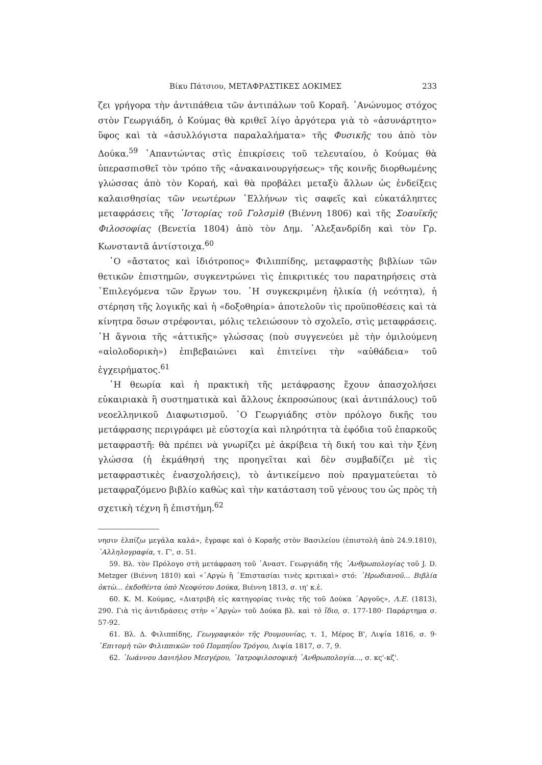Βίκυ Πάτσιου, ΜΕΤΑΦΡΑΣΤΙΚΕΣ ΔΟΚΙΜΕΣ 233
ζει γρήγορα τὴν ἀντιπάθεια τῶν ἀντιπάλων τοῦ Κοραῆ. ᾿Ανώνυμος στόχος στὸν Γεωργιάδη, ὁ Κούμας θὰ κριθεῖ λίγο ἀργότερα γιὰ τὸ «ἀσυνάρτητο» ὕφος καὶ τὰ «ἀσυλλόγιστα παραλαλήματα» τῆς Φυσικῆς του ἀπὸ τὸν Δούκα.<sup>59</sup> ᾿Απαντώντας στὶς ἐπικρίσεις τοῦ τελευταίου, ὁ Κούμας θὰ ὑπερασπισθεῖ τὸν τρόπο τῆς «ἀνακαινουργήσεως» τῆς κοινῆς διορθωμένης γλώσσας ἀπὸ τὸν Κοραή, καὶ θὰ προβάλει μεταξὺ ἄλλων ὡς ἐνδείξεις καλαισθησίας τῶν νεωτέρων ῾Ελλήνων τὶς σαφεῖς καὶ εὐκατάληπτες μεταφράσεις τῆς ῾Ιστορίας τοῦ Γολσμὶθ (Βιέννη 1806) καὶ τῆς Σοαυϊκῆς Φιλοσοφίας (Βενετία 1804) ἀπὸ τὸν Δημ. ᾿Αλεξανδρίδη καὶ τὸν Γρ. Κωνσταντᾶ ἀντίστοιχα.<sup>60</sup>
῾Ο «ἄστατος καὶ ἰδιότροπος» Φιλιππίδης, μεταφραστὴς βιβλίων τῶν θετικῶν ἐπιστημῶν, συγκεντρώνει τὶς ἐπικριτικές του παρατηρήσεις στὰ ᾿Επιλεγόμενα τῶν ἔργων του. ῾Η συγκεκριμένη ἡλικία (ἡ νεότητα), ἡ στέρηση τῆς λογικῆς καὶ ἡ «δοξοθηρία» ἀποτελοῦν τὶς προϋποθέσεις καὶ τὰ κίνητρα ὅσων στρέφονται, μόλις τελειώσουν τὸ σχολεῖο, στὶς μεταφράσεις. ῾Η ἄγνοια τῆς «ἀττικῆς» γλώσσας (ποὺ συγγενεύει μὲ τὴν ὁμιλούμενη «αἰολοδορικὴ») ἐπιβεβαιώνει καὶ ἐπιτείνει τὴν «αὐθάδεια» τοῦ ἐγχειρήματος.<sup>61</sup>
῾Η θεωρία καὶ ἡ πρακτικὴ τῆς μετάφρασης ἔχουν ἀπασχολήσει εὐκαιριακὰ ἢ συστηματικὰ καὶ ἄλλους ἐκπροσώπους (καὶ ἀντιπάλους) τοῦ νεοελληνικοῦ Διαφωτισμοῦ. ῾Ο Γεωργιάδης στὸν πρόλογο δικῆς του μετάφρασης περιγράφει μὲ εὐστοχία καὶ πληρότητα τὰ ἐφόδια τοῦ ἐπαρκοῦς μεταφραστῆ: θὰ πρέπει νὰ γνωρίζει μὲ ἀκρίβεια τὴ δική του καὶ τὴν ξένη γλώσσα (ἡ ἐκμάθησή της προηγεῖται καὶ δὲν συμβαδίζει μὲ τὶς μεταφραστικὲς ἐνασχολήσεις), τὸ ἀντικείμενο ποὺ πραγματεύεται τὸ μεταφραζόμενο βιβλίο καθὼς καὶ τὴν κατάσταση τοῦ γένους του ὡς πρὸς τὴ σχετικὴ τέχνη ἢ ἐπιστήμη.<sup>62</sup>
νησιν ἐλπίζω μεγάλα καλά», ἔγραφε καὶ ὁ Κοραῆς στὸν Βασιλείου (ἐπιστολὴ ἀπὸ 24.9.1810), ᾿Αλληλογραφία, τ. Γ', σ. 51.
59. Βλ. τὸν Πρόλογο στὴ μετάφραση τοῦ ᾿Αναστ. Γεωργιάδη τῆς ᾿Ανθρωπολογίας τοῦ J. D. Metzger (Βιέννη 1810) καὶ «᾿Αργὼ ἢ ᾿Επιστασίαι τινὲς κριτικαὶ» στό: ῾Ηρωδιανοῦ... Βιβλία ὀκτὼ... ἐκδοθέντα ὑπὸ Νεοφύτου Δούκα, Βιέννη 1813, σ. ιη' κ.ἑ.
60. Κ. Μ. Κούμας, «Διατριβὴ εἰς κατηγορίας τινὰς τῆς τοῦ Δούκα ᾿Αργοῦς», Λ.Ε. (1813), 290. Γιὰ τὶς ἀντιδράσεις στὴν «᾿Αργὼ» τοῦ Δούκα βλ. καὶ τὸ ἴδιο, σ. 177-180· Παράρτημα σ. 57-92.
61. Βλ. Δ. Φιλιππίδης, Γεωγραφικὸν τῆς Ρουμουνίας, τ. 1, Μέρος Β', Λιψία 1816, σ. 9· ᾿Επιτομὴ τῶν Φιλιππικῶν τοῦ Πομπηΐου Τρόγου, Λιψία 1817, σ. 7, 9.
62. ᾿Ιωάννου Δανιήλου Μεσγέρου, ᾿Ιατροφιλοσοφικὴ ᾿Ανθρωπολογία..., σ. κς'-κζ'.